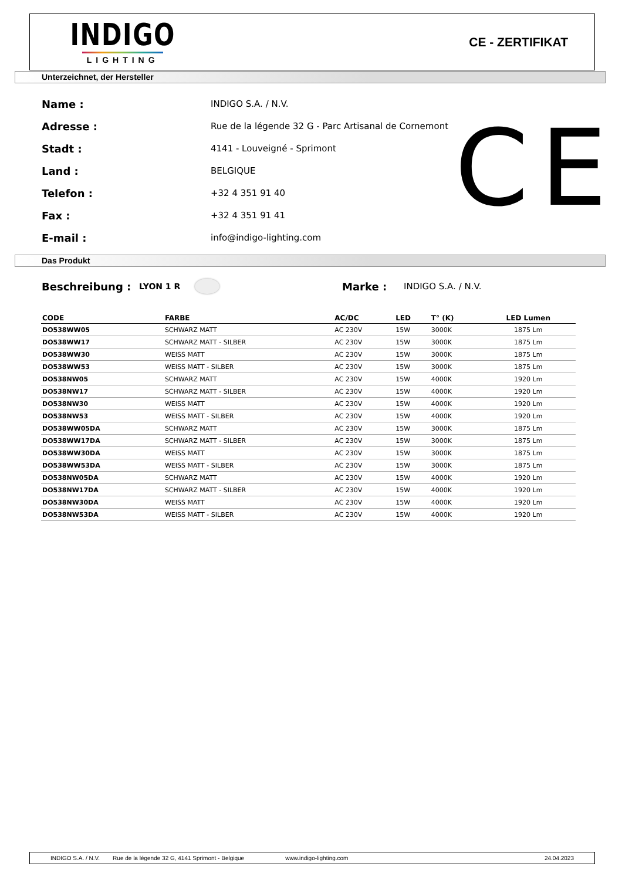INDIGO
LIGHTING
CE - ZERTIFIKAT
Unterzeichnet, der Hersteller
Name : INDIGO S.A. / N.V.
Adresse : Rue de la légende 32 G - Parc Artisanal de Cornemont
Stadt : 4141 - Louveigné - Sprimont
Land : BELGIQUE
Telefon : +32 4 351 91 40
Fax : +32 4 351 91 41
E-mail : info@indigo-lighting.com
CE
Das Produkt
Beschreibung : LYON 1 R Marke : INDIGO S.A. / N.V.
| CODE | FARBE | AC/DC | LED | T° (K) | LED Lumen |
| --- | --- | --- | --- | --- | --- |
| DO538WW05 | SCHWARZ MATT | AC 230V | 15W | 3000K | 1875 Lm |
| DO538WW17 | SCHWARZ MATT - SILBER | AC 230V | 15W | 3000K | 1875 Lm |
| DO538WW30 | WEISS MATT | AC 230V | 15W | 3000K | 1875 Lm |
| DO538WW53 | WEISS MATT - SILBER | AC 230V | 15W | 3000K | 1875 Lm |
| DO538NW05 | SCHWARZ MATT | AC 230V | 15W | 4000K | 1920 Lm |
| DO538NW17 | SCHWARZ MATT - SILBER | AC 230V | 15W | 4000K | 1920 Lm |
| DO538NW30 | WEISS MATT | AC 230V | 15W | 4000K | 1920 Lm |
| DO538NW53 | WEISS MATT - SILBER | AC 230V | 15W | 4000K | 1920 Lm |
| DO538WW05DA | SCHWARZ MATT | AC 230V | 15W | 3000K | 1875 Lm |
| DO538WW17DA | SCHWARZ MATT - SILBER | AC 230V | 15W | 3000K | 1875 Lm |
| DO538WW30DA | WEISS MATT | AC 230V | 15W | 3000K | 1875 Lm |
| DO538WW53DA | WEISS MATT - SILBER | AC 230V | 15W | 3000K | 1875 Lm |
| DO538NW05DA | SCHWARZ MATT | AC 230V | 15W | 4000K | 1920 Lm |
| DO538NW17DA | SCHWARZ MATT - SILBER | AC 230V | 15W | 4000K | 1920 Lm |
| DO538NW30DA | WEISS MATT | AC 230V | 15W | 4000K | 1920 Lm |
| DO538NW53DA | WEISS MATT - SILBER | AC 230V | 15W | 4000K | 1920 Lm |
INDIGO S.A. / N.V. Rue de la légende 32 G, 4141 Sprimont - Belgique www.indigo-lighting.com 24.04.2023